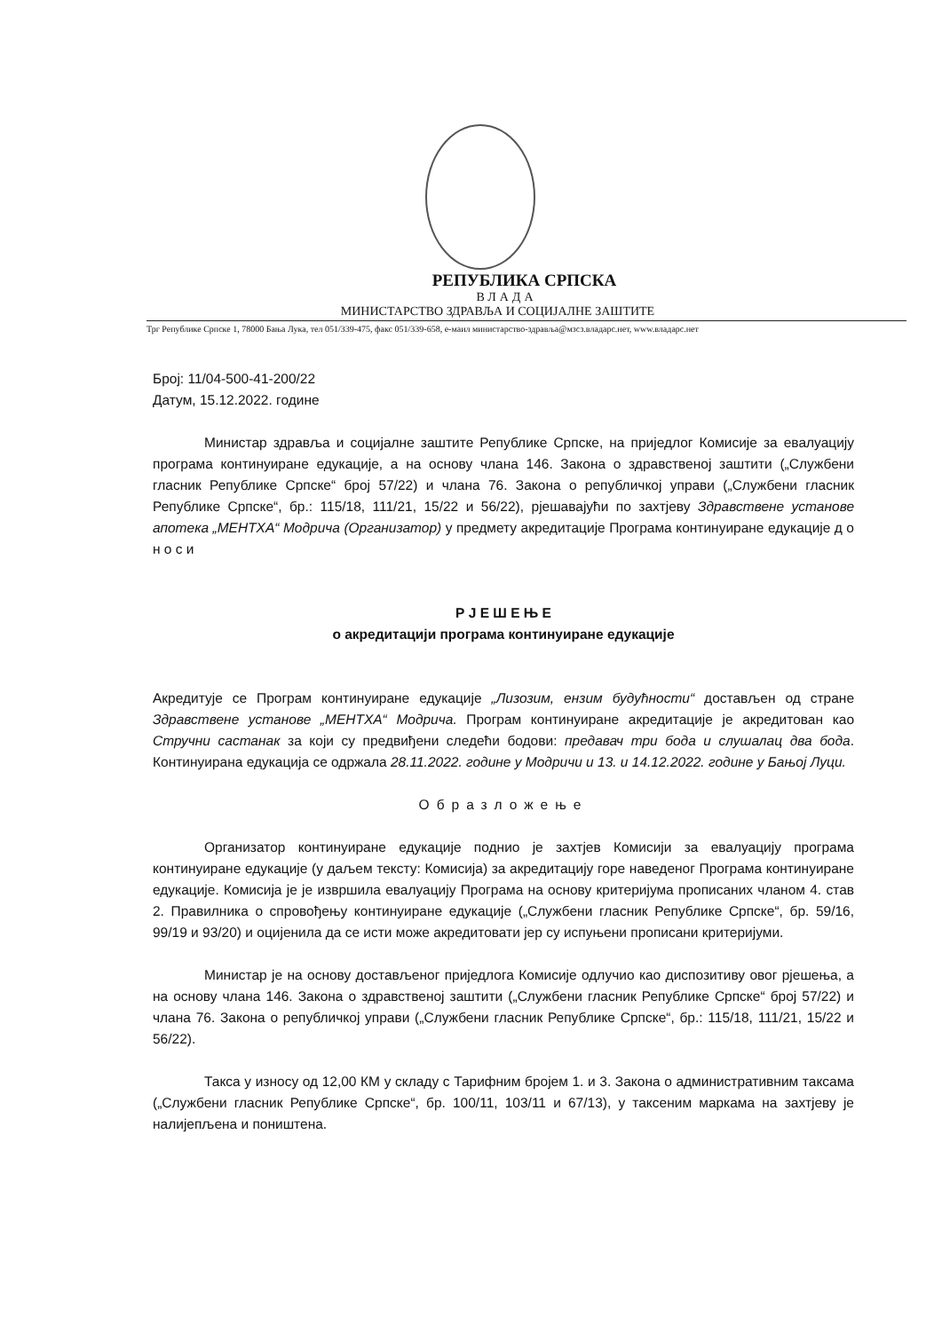РЕПУБЛИКА СРПСКА
ВЛАДА
МИНИСТАРСТВО ЗДРАВЉА И СОЦИЈАЛНЕ ЗАШТИТЕ
Трг Републике Српске 1, 78000 Бања Лука, тел 051/339-475, факс 051/339-658, е-маил министарство-здравља@мзсз.владарс.нет, www.владарс.нет
Број: 11/04-500-41-200/22
Датум, 15.12.2022. године
Министар здравља и социјалне заштите Републике Српске, на приједлог Комисије за евалуацију програма континуиране едукације, а на основу члана 146. Закона о здравственој заштити („Службени гласник Републике Српске“ број 57/22) и члана 76. Закона о републичкој управи („Службени гласник Републике Српске“, бр.: 115/18, 111/21, 15/22 и 56/22), рјешавајући по захтјеву Здравствене установе апотека „МЕНТХА“ Модрича (Организатор) у предмету акредитације Програма континуиране едукације д о н о с и
Р Ј Е Ш Е Њ Е
о акредитацији програма континуиране едукације
Акредитује се Програм континуиране едукације „Лизозим, ензим будућности“ достављен од стране Здравствене установе „МЕНТХА“ Модрича. Програм континуиране акредитације је акредитован као Стручни састанак за који су предвиђени следећи бодови: предавач три бода и слушалац два бода. Континуирана едукација се одржала 28.11.2022. године у Модричи и 13. и 14.12.2022. године у Бањој Луци.
Образложење
Организатор континуиране едукације поднио је захтјев Комисији за евалуацију програма континуиране едукације (у даљем тексту: Комисија) за акредитацију горе наведеног Програма континуиране едукације. Комисија је је извршила евалуацију Програма на основу критеријума прописаних чланом 4. став 2. Правилника о спровођењу континуиране едукације („Службени гласник Републике Српске“, бр. 59/16, 99/19 и 93/20) и оцијенила да се исти може акредитовати јер су испуњени прописани критеријуми.
Министар је на основу достављеног приједлога Комисије одлучио као диспозитиву овог рјешења, а на основу члана 146. Закона о здравственој заштити („Службени гласник Републике Српске“ број 57/22) и члана 76. Закона о републичкој управи („Службени гласник Републике Српске“, бр.: 115/18, 111/21, 15/22 и 56/22).
Такса у износу од 12,00 КМ у складу с Тарифним бројем 1. и 3. Закона о административним таксама („Службени гласник Републике Српске“, бр. 100/11, 103/11 и 67/13), у таксеним маркама на захтјеву је налијепљена и поништена.